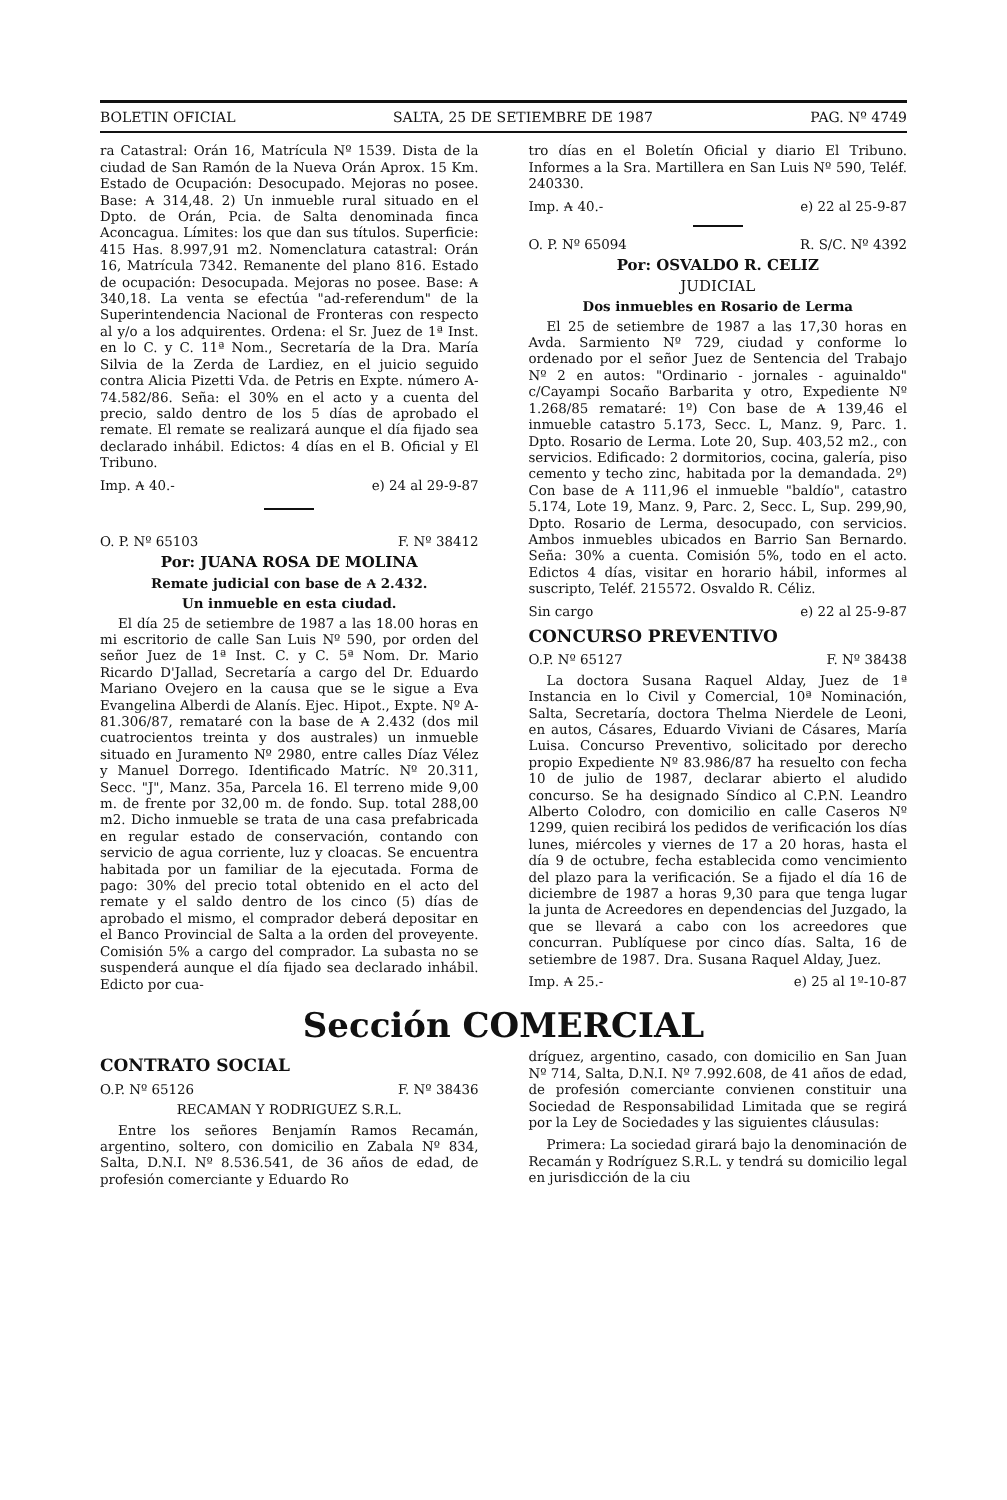BOLETIN OFICIAL SALTA, 25 DE SETIEMBRE DE 1987 PAG. Nº 4749
ra Catastral: Orán 16, Matrícula Nº 1539. Dista de la ciudad de San Ramón de la Nueva Orán Aprox. 15 Km. Estado de Ocupación: Desocupado. Mejoras no posee. Base: ₳ 314,48. 2) Un inmueble rural situado en el Dpto. de Orán, Pcia. de Salta denominada finca Aconcagua. Límites: los que dan sus títulos. Superficie: 415 Has. 8.997,91 m2. Nomenclatura catastral: Orán 16, Matrícula 7342. Remanente del plano 816. Estado de ocupación: Desocupada. Mejoras no posee. Base: ₳ 340,18. La venta se efectúa "ad-referendum" de la Superintendencia Nacional de Fronteras con respecto al y/o a los adquirentes. Ordena: el Sr. Juez de 1ª Inst. en lo C. y C. 11ª Nom., Secretaría de la Dra. María Silvia de la Zerda de Lardiez, en el juicio seguido contra Alicia Pizetti Vda. de Petris en Expte. número A-74.582/86. Seña: el 30% en el acto y a cuenta del precio, saldo dentro de los 5 días de aprobado el remate. El remate se realizará aunque el día fijado sea declarado inhábil. Edictos: 4 días en el B. Oficial y El Tribuno.
Imp. ₳ 40.- e) 24 al 29-9-87
O. P. Nº 65103 F. Nº 38412
Por: JUANA ROSA DE MOLINA
Remate judicial con base de ₳ 2.432.
Un inmueble en esta ciudad.
El día 25 de setiembre de 1987 a las 18.00 horas en mi escritorio de calle San Luis Nº 590, por orden del señor Juez de 1ª Inst. C. y C. 5ª Nom. Dr. Mario Ricardo D'Jallad, Secretaría a cargo del Dr. Eduardo Mariano Ovejero en la causa que se le sigue a Eva Evangelina Alberdi de Alanís. Ejec. Hipot., Expte. Nº A-81.306/87, remataré con la base de ₳ 2.432 (dos mil cuatrocientos treinta y dos australes) un inmueble situado en Juramento Nº 2980, entre calles Díaz Vélez y Manuel Dorrego. Identificado Matríc. Nº 20.311, Secc. "J", Manz. 35a, Parcela 16. El terreno mide 9,00 m. de frente por 32,00 m. de fondo. Sup. total 288,00 m2. Dicho inmueble se trata de una casa prefabricada en regular estado de conservación, contando con servicio de agua corriente, luz y cloacas. Se encuentra habitada por un familiar de la ejecutada. Forma de pago: 30% del precio total obtenido en el acto del remate y el saldo dentro de los cinco (5) días de aprobado el mismo, el comprador deberá depositar en el Banco Provincial de Salta a la orden del proveyente. Comisión 5% a cargo del comprador. La subasta no se suspenderá aunque el día fijado sea declarado inhábil. Edicto por cua-
tro días en el Boletín Oficial y diario El Tribuno. Informes a la Sra. Martillera en San Luis Nº 590, Teléf. 240330.
Imp. ₳ 40.- e) 22 al 25-9-87
O. P. Nº 65094 R. S/C. Nº 4392
Por: OSVALDO R. CELIZ
JUDICIAL
Dos inmuebles en Rosario de Lerma
El 25 de setiembre de 1987 a las 17,30 horas en Avda. Sarmiento Nº 729, ciudad y conforme lo ordenado por el señor Juez de Sentencia del Trabajo Nº 2 en autos: "Ordinario - jornales - aguinaldo" c/Cayampi Socaño Barbarita y otro, Expediente Nº 1.268/85 remataré: 1º) Con base de ₳ 139,46 el inmueble catastro 5.173, Secc. L, Manz. 9, Parc. 1. Dpto. Rosario de Lerma. Lote 20, Sup. 403,52 m2., con servicios. Edificado: 2 dormitorios, cocina, galería, piso cemento y techo zinc, habitada por la demandada. 2º) Con base de ₳ 111,96 el inmueble "baldío", catastro 5.174, Lote 19, Manz. 9, Parc. 2, Secc. L, Sup. 299,90, Dpto. Rosario de Lerma, desocupado, con servicios. Ambos inmuebles ubicados en Barrio San Bernardo. Seña: 30% a cuenta. Comisión 5%, todo en el acto. Edictos 4 días, visitar en horario hábil, informes al suscripto, Teléf. 215572. Osvaldo R. Céliz.
Sin cargo e) 22 al 25-9-87
CONCURSO PREVENTIVO
O.P. Nº 65127 F. Nº 38438
La doctora Susana Raquel Alday, Juez de 1ª Instancia en lo Civil y Comercial, 10ª Nominación, Salta, Secretaría, doctora Thelma Nierdele de Leoni, en autos, Cásares, Eduardo Viviani de Cásares, María Luisa. Concurso Preventivo, solicitado por derecho propio Expediente Nº 83.986/87 ha resuelto con fecha 10 de julio de 1987, declarar abierto el aludido concurso. Se ha designado Síndico al C.P.N. Leandro Alberto Colodro, con domicilio en calle Caseros Nº 1299, quien recibirá los pedidos de verificación los días lunes, miércoles y viernes de 17 a 20 horas, hasta el día 9 de octubre, fecha establecida como vencimiento del plazo para la verificación. Se a fijado el día 16 de diciembre de 1987 a horas 9,30 para que tenga lugar la junta de Acreedores en dependencias del Juzgado, la que se llevará a cabo con los acreedores que concurran. Publíquese por cinco días. Salta, 16 de setiembre de 1987. Dra. Susana Raquel Alday, Juez.
Imp. ₳ 25.- e) 25 al 1º-10-87
Sección COMERCIAL
CONTRATO SOCIAL
O.P. Nº 65126 F. Nº 38436
RECAMAN Y RODRIGUEZ S.R.L.
Entre los señores Benjamín Ramos Recamán, argentino, soltero, con domicilio en Zabala Nº 834, Salta, D.N.I. Nº 8.536.541, de 36 años de edad, de profesión comerciante y Eduardo Ro
dríguez, argentino, casado, con domicilio en San Juan Nº 714, Salta, D.N.I. Nº 7.992.608, de 41 años de edad, de profesión comerciante convienen constituir una Sociedad de Responsabilidad Limitada que se regirá por la Ley de Sociedades y las siguientes cláusulas:
Primera: La sociedad girará bajo la denominación de Recamán y Rodríguez S.R.L. y tendrá su domicilio legal en jurisdicción de la ciu